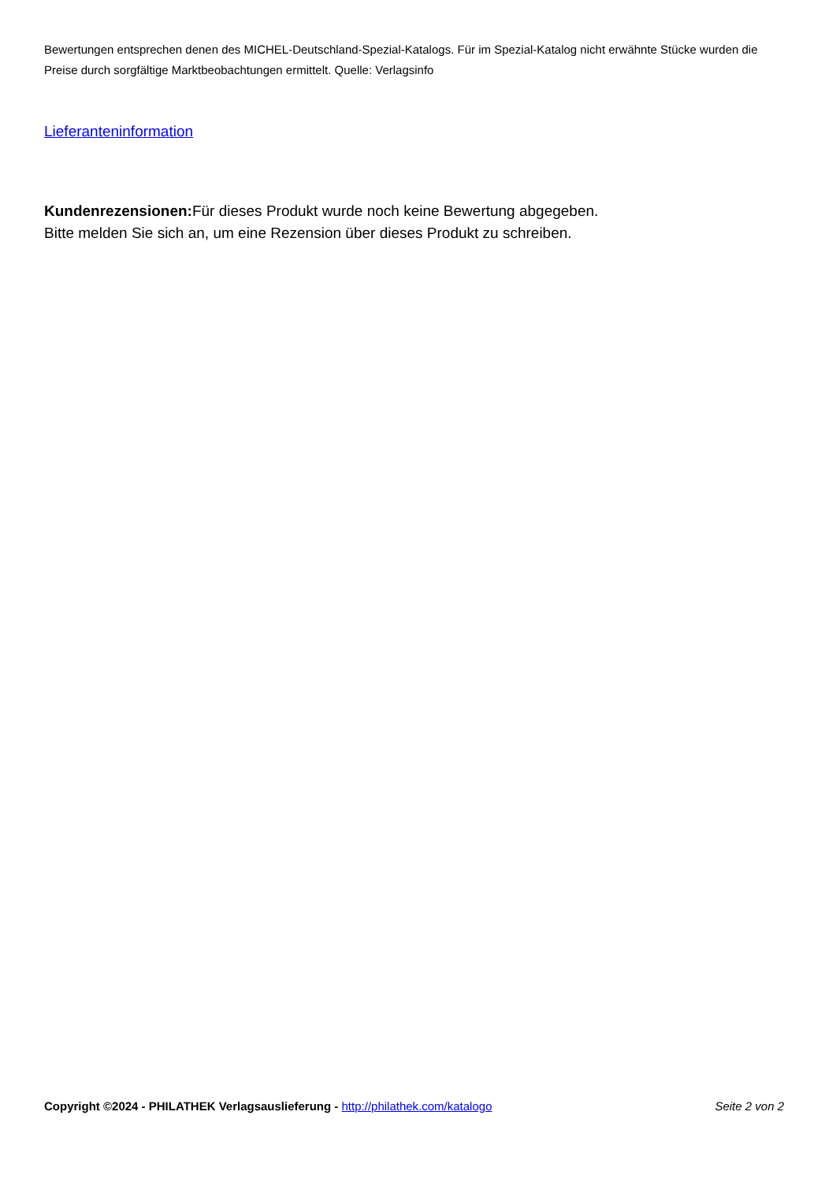Bewertungen entsprechen denen des MICHEL-Deutschland-Spezial-Katalogs. Für im Spezial-Katalog nicht erwähnte Stücke wurden die Preise durch sorgfältige Marktbeobachtungen ermittelt. Quelle: Verlagsinfo
Lieferanteninformation
Kundenrezensionen: Für dieses Produkt wurde noch keine Bewertung abgegeben.
Bitte melden Sie sich an, um eine Rezension über dieses Produkt zu schreiben.
Copyright ©2024 - PHILATHEK Verlagsauslieferung - http://philathek.com/katalogo Seite 2 von 2